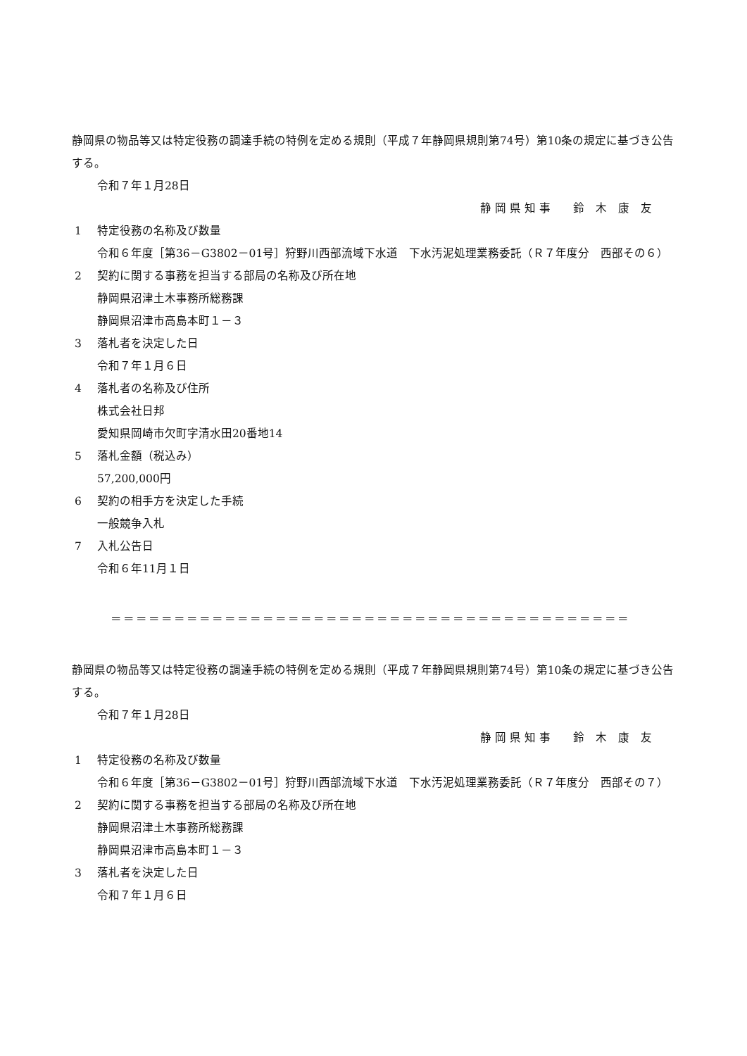静岡県の物品等又は特定役務の調達手続の特例を定める規則（平成７年静岡県規則第74号）第10条の規定に基づき公告する。
令和７年１月28日
静 岡 県 知 事　　鈴　木　康　友
1 特定役務の名称及び数量
令和６年度［第36－G3802－01号］狩野川西部流域下水道　下水汚泥処理業務委託（Ｒ７年度分　西部その６）
2 契約に関する事務を担当する部局の名称及び所在地
静岡県沼津土木事務所総務課
静岡県沼津市高島本町１－３
3 落札者を決定した日
令和７年１月６日
4 落札者の名称及び住所
株式会社日邦
愛知県岡崎市欠町字清水田20番地14
5 落札金額（税込み）
57,200,000円
6 契約の相手方を決定した手続
一般競争入札
7 入札公告日
令和６年11月１日
＝＝＝＝＝＝＝＝＝＝＝＝＝＝＝＝＝＝＝＝＝＝＝＝＝＝＝＝＝＝＝＝＝＝＝＝＝＝＝＝＝
静岡県の物品等又は特定役務の調達手続の特例を定める規則（平成７年静岡県規則第74号）第10条の規定に基づき公告する。
令和７年１月28日
静 岡 県 知 事　　鈴　木　康　友
1 特定役務の名称及び数量
令和６年度［第36－G3802－01号］狩野川西部流域下水道　下水汚泥処理業務委託（Ｒ７年度分　西部その７）
2 契約に関する事務を担当する部局の名称及び所在地
静岡県沼津土木事務所総務課
静岡県沼津市高島本町１－３
3 落札者を決定した日
令和７年１月６日